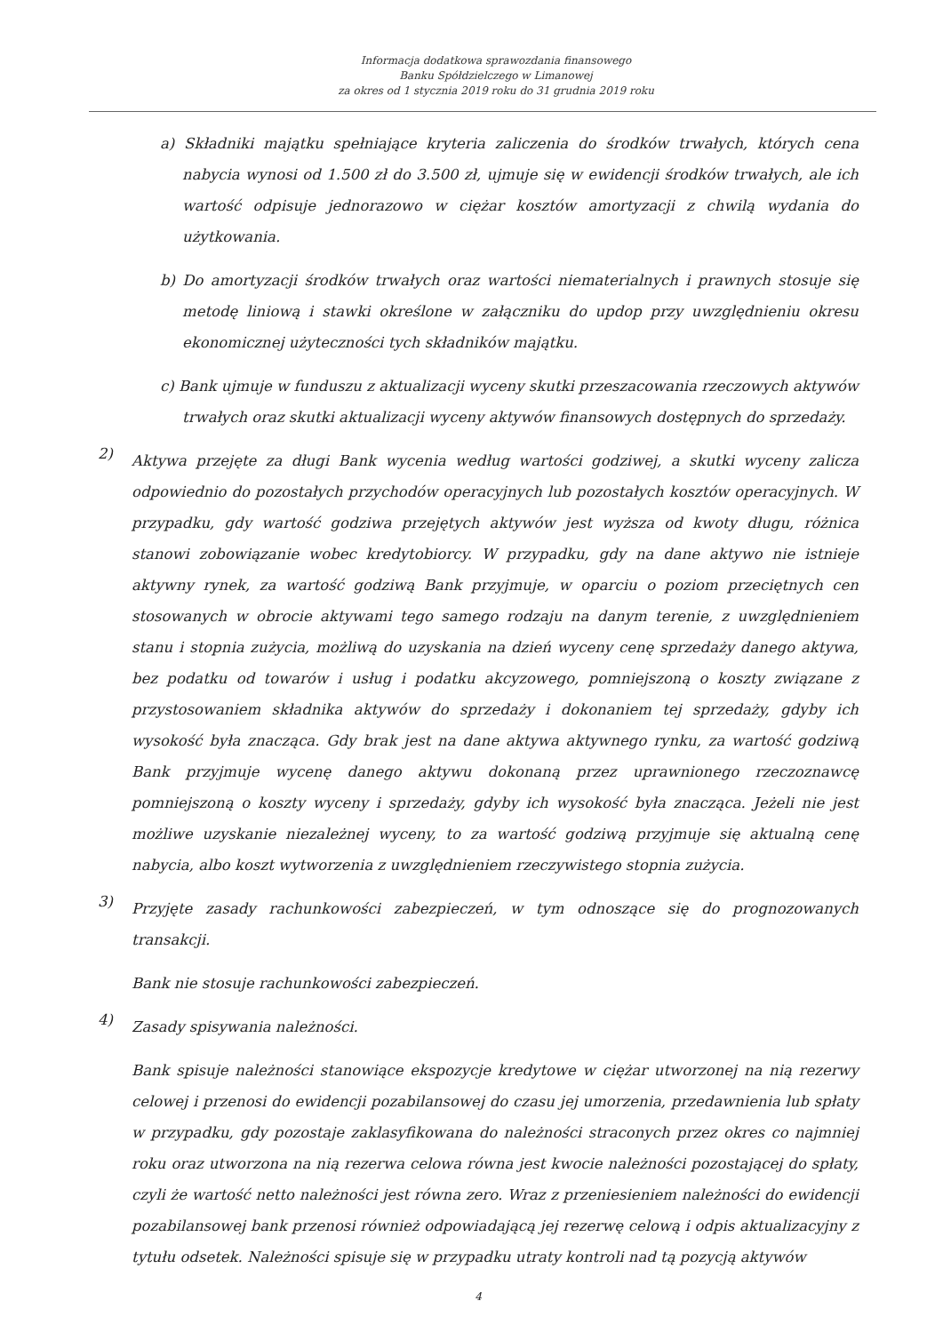Informacja dodatkowa sprawozdania finansowego
Banku Spółdzielczego w Limanowej
za okres od 1 stycznia 2019 roku do 31 grudnia 2019 roku
a) Składniki majątku spełniające kryteria zaliczenia do środków trwałych, których cena nabycia wynosi od 1.500 zł do 3.500 zł, ujmuje się w ewidencji środków trwałych, ale ich wartość odpisuje jednorazowo w ciężar kosztów amortyzacji z chwilą wydania do użytkowania.
b) Do amortyzacji środków trwałych oraz wartości niematerialnych i prawnych stosuje się metodę liniową i stawki określone w załączniku do updop przy uwzględnieniu okresu ekonomicznej użyteczności tych składników majątku.
c) Bank ujmuje w funduszu z aktualizacji wyceny skutki przeszacowania rzeczowych aktywów trwałych oraz skutki aktualizacji wyceny aktywów finansowych dostępnych do sprzedaży.
2)
Aktywa przejęte za długi Bank wycenia według wartości godziwej, a skutki wyceny zalicza odpowiednio do pozostałych przychodów operacyjnych lub pozostałych kosztów operacyjnych. W przypadku, gdy wartość godziwa przejętych aktywów jest wyższa od kwoty długu, różnica stanowi zobowiązanie wobec kredytobiorcy. W przypadku, gdy na dane aktywo nie istnieje aktywny rynek, za wartość godziwą Bank przyjmuje, w oparciu o poziom przeciętnych cen stosowanych w obrocie aktywami tego samego rodzaju na danym terenie, z uwzględnieniem stanu i stopnia zużycia, możliwą do uzyskania na dzień wyceny cenę sprzedaży danego aktywa, bez podatku od towarów i usług i podatku akcyzowego, pomniejszoną o koszty związane z przystosowaniem składnika aktywów do sprzedaży i dokonaniem tej sprzedaży, gdyby ich wysokość była znacząca. Gdy brak jest na dane aktywa aktywnego rynku, za wartość godziwą Bank przyjmuje wycenę danego aktywu dokonaną przez uprawnionego rzeczoznawcę pomniejszoną o koszty wyceny i sprzedaży, gdyby ich wysokość była znacząca. Jeżeli nie jest możliwe uzyskanie niezależnej wyceny, to za wartość godziwą przyjmuje się aktualną cenę nabycia, albo koszt wytworzenia z uwzględnieniem rzeczywistego stopnia zużycia.
3)
Przyjęte zasady rachunkowości zabezpieczeń, w tym odnoszące się do prognozowanych transakcji.
Bank nie stosuje rachunkowości zabezpieczeń.
4)
Zasady spisywania należności.
Bank spisuje należności stanowiące ekspozycje kredytowe w ciężar utworzonej na nią rezerwy celowej i przenosi do ewidencji pozabilansowej do czasu jej umorzenia, przedawnienia lub spłaty w przypadku, gdy pozostaje zaklasyfikowana do należności straconych przez okres co najmniej roku oraz utworzona na nią rezerwa celowa równa jest kwocie należności pozostającej do spłaty, czyli że wartość netto należności jest równa zero. Wraz z przeniesieniem należności do ewidencji pozabilansowej bank przenosi również odpowiadającą jej rezerwę celową i odpis aktualizacyjny z tytułu odsetek. Należności spisuje się w przypadku utraty kontroli nad tą pozycją aktywów
4